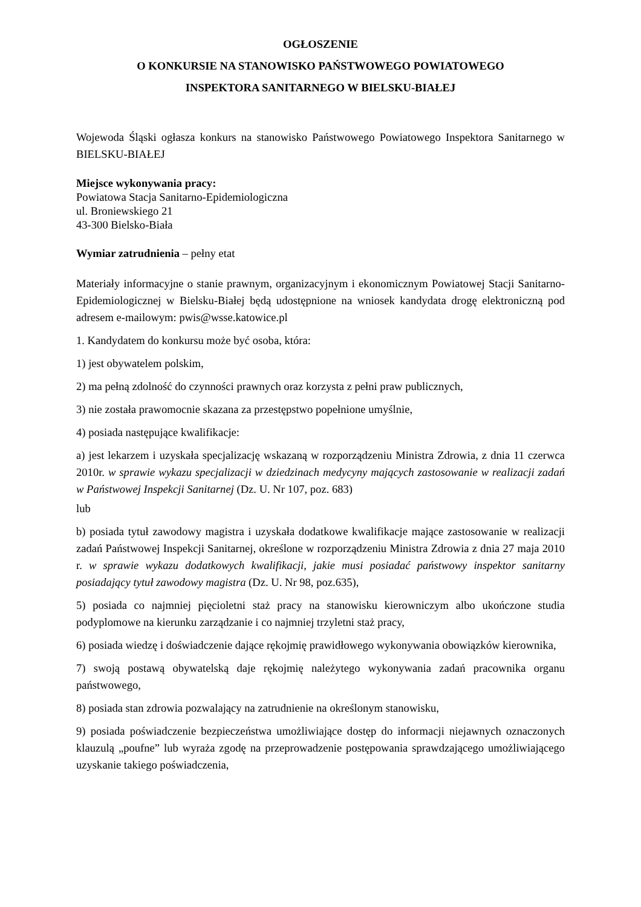OGŁOSZENIE
O KONKURSIE NA STANOWISKO PAŃSTWOWEGO POWIATOWEGO
INSPEKTORA SANITARNEGO W BIELSKU-BIAŁEJ
Wojewoda Śląski ogłasza konkurs na stanowisko Państwowego Powiatowego Inspektora Sanitarnego w BIELSKU-BIAŁEJ
Miejsce wykonywania pracy:
Powiatowa Stacja Sanitarno-Epidemiologiczna
ul. Broniewskiego 21
43-300 Bielsko-Biała
Wymiar zatrudnienia – pełny etat
Materiały informacyjne o stanie prawnym, organizacyjnym i ekonomicznym Powiatowej Stacji Sanitarno-Epidemiologicznej w Bielsku-Białej będą udostępnione na wniosek kandydata drogę elektroniczną pod adresem e-mailowym: pwis@wsse.katowice.pl
1. Kandydatem do konkursu może być osoba, która:
1) jest obywatelem polskim,
2) ma pełną zdolność do czynności prawnych oraz korzysta z pełni praw publicznych,
3) nie została prawomocnie skazana za przestępstwo popełnione umyślnie,
4) posiada następujące kwalifikacje:
a) jest lekarzem i uzyskała specjalizację wskazaną w rozporządzeniu Ministra Zdrowia, z dnia 11 czerwca 2010r. w sprawie wykazu specjalizacji w dziedzinach medycyny mających zastosowanie w realizacji zadań w Państwowej Inspekcji Sanitarnej (Dz. U. Nr 107, poz. 683)
lub
b) posiada tytuł zawodowy magistra i uzyskała dodatkowe kwalifikacje mające zastosowanie w realizacji zadań Państwowej Inspekcji Sanitarnej, określone w rozporządzeniu Ministra Zdrowia z dnia 27 maja 2010 r. w sprawie wykazu dodatkowych kwalifikacji, jakie musi posiadać państwowy inspektor sanitarny posiadający tytuł zawodowy magistra (Dz. U. Nr 98, poz.635),
5) posiada co najmniej pięcioletni staż pracy na stanowisku kierowniczym albo ukończone studia podyplomowe na kierunku zarządzanie i co najmniej trzyletni staż pracy,
6) posiada wiedzę i doświadczenie dające rękojmię prawidłowego wykonywania obowiązków kierownika,
7) swoją postawą obywatelską daje rękojmię należytego wykonywania zadań pracownika organu państwowego,
8) posiada stan zdrowia pozwalający na zatrudnienie na określonym stanowisku,
9) posiada poświadczenie bezpieczeństwa umożliwiające dostęp do informacji niejawnych oznaczonych klauzulą „poufne” lub wyraża zgodę na przeprowadzenie postępowania sprawdzającego umożliwiającego uzyskanie takiego poświadczenia,